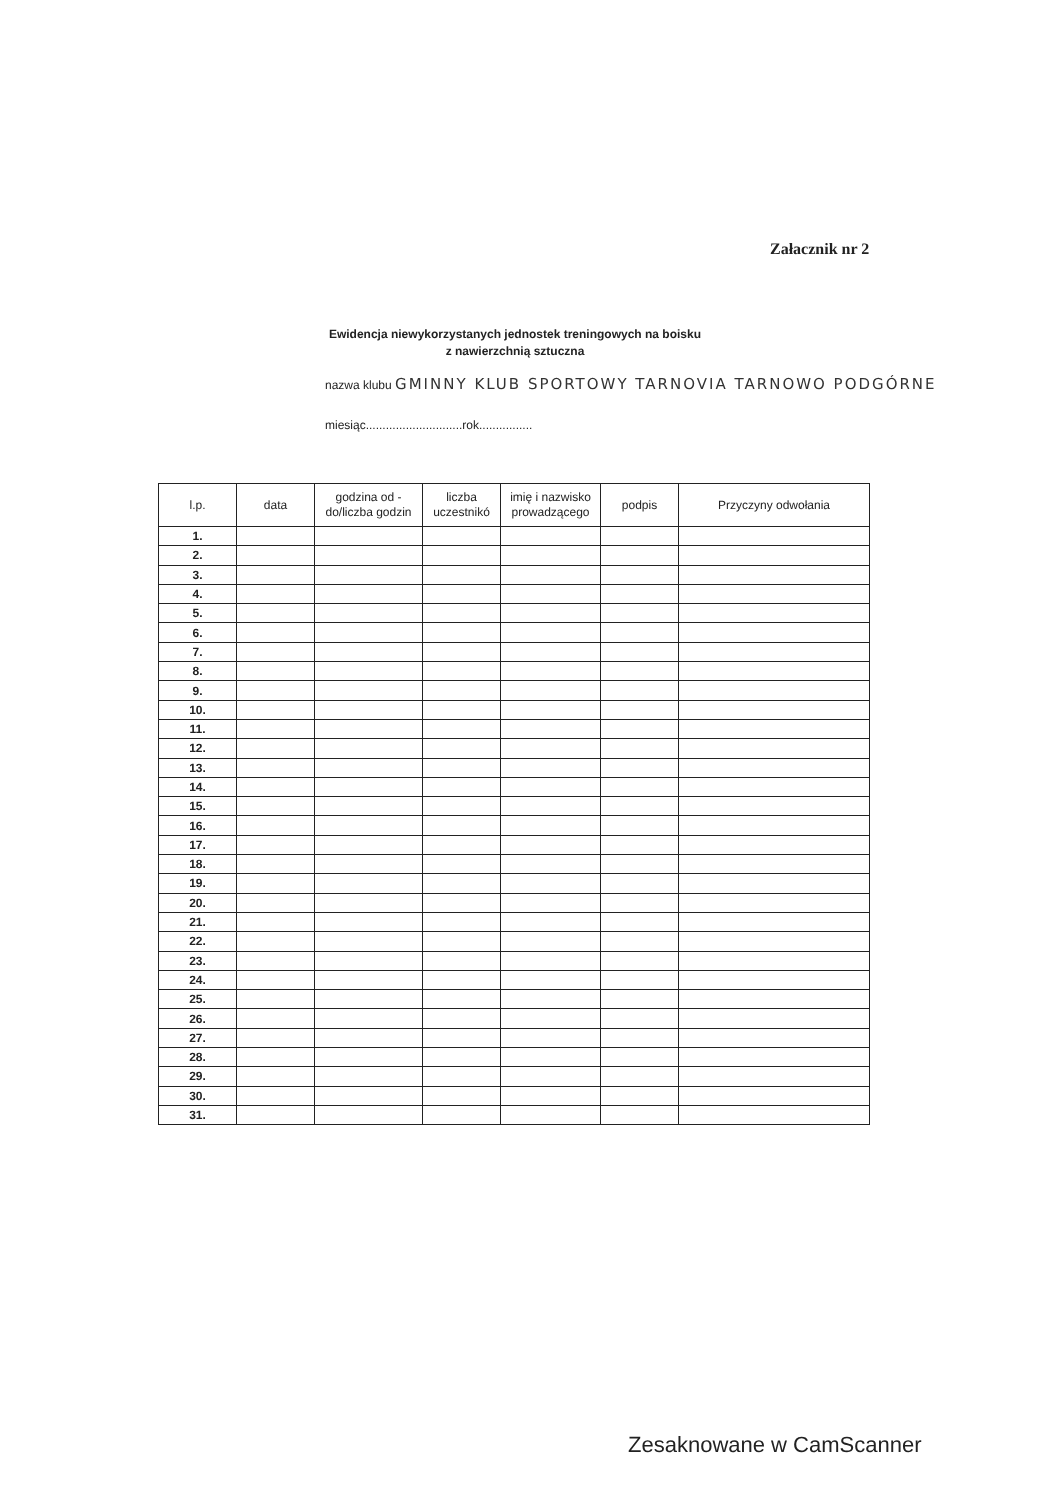Załacznik nr 2
Ewidencja niewykorzystanych jednostek treningowych na boisku
z nawierzchnią sztuczna
nazwa klubu GMINNY KLUB SPORTOWY TARNOVIA TARNOWO PODGÓRNE
miesiąc.............................rok................
| l.p. | data | godzina od - do/liczba godzin | liczba uczestnikó | imię i nazwisko prowadzącego | podpis | Przyczyny odwołania |
| --- | --- | --- | --- | --- | --- | --- |
| 1. | | | | | | |
| 2. | | | | | | |
| 3. | | | | | | |
| 4. | | | | | | |
| 5. | | | | | | |
| 6. | | | | | | |
| 7. | | | | | | |
| 8. | | | | | | |
| 9. | | | | | | |
| 10. | | | | | | |
| 11. | | | | | | |
| 12. | | | | | | |
| 13. | | | | | | |
| 14. | | | | | | |
| 15. | | | | | | |
| 16. | | | | | | |
| 17. | | | | | | |
| 18. | | | | | | |
| 19. | | | | | | |
| 20. | | | | | | |
| 21. | | | | | | |
| 22. | | | | | | |
| 23. | | | | | | |
| 24. | | | | | | |
| 25. | | | | | | |
| 26. | | | | | | |
| 27. | | | | | | |
| 28. | | | | | | |
| 29. | | | | | | |
| 30. | | | | | | |
| 31. | | | | | | |
Zesaknowane w CamScanner